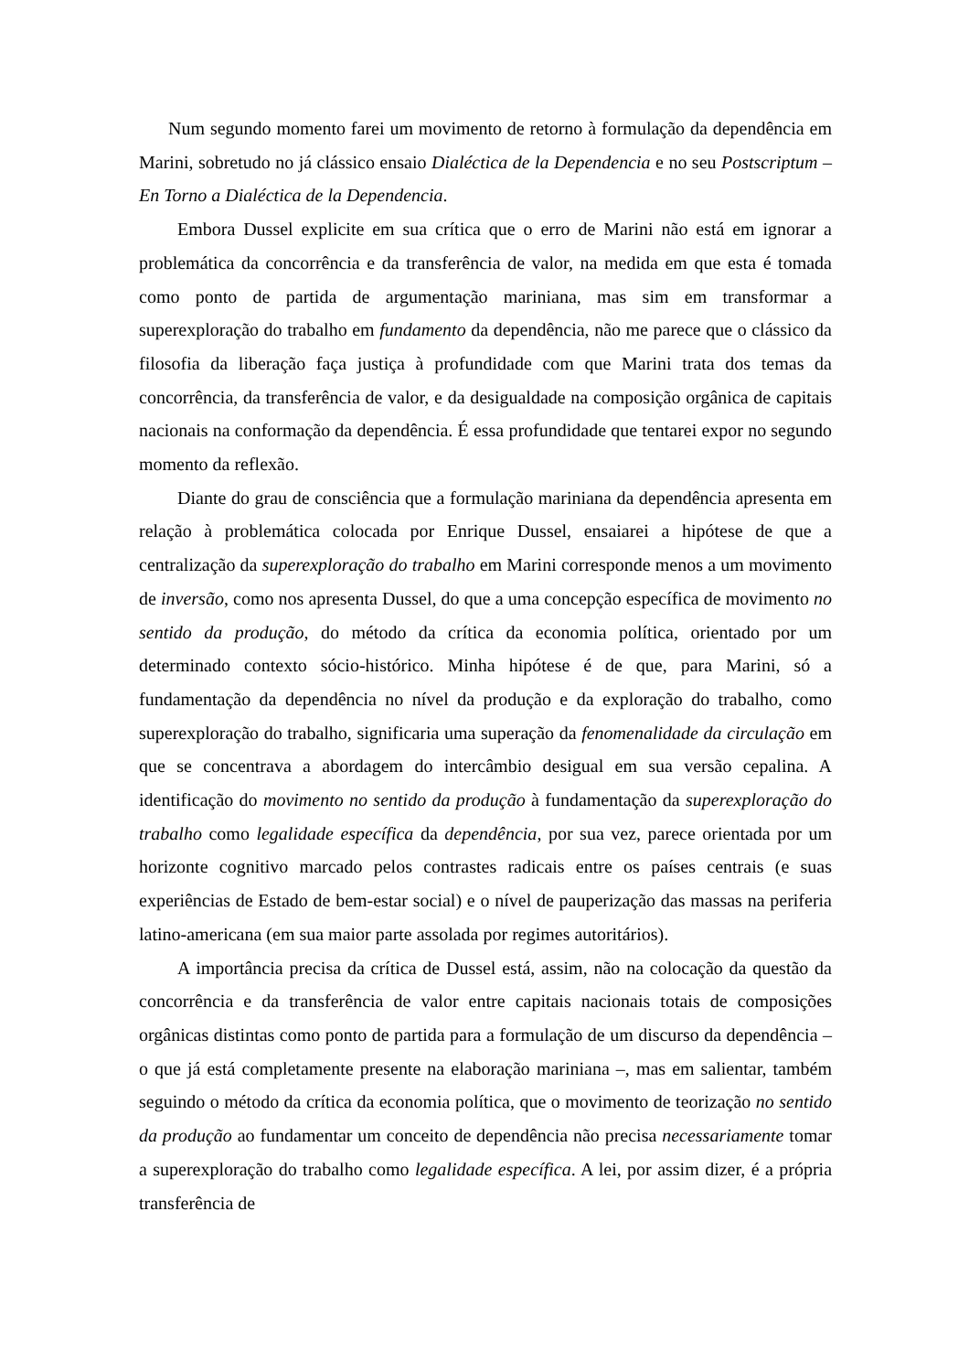Num segundo momento farei um movimento de retorno à formulação da dependência em Marini, sobretudo no já clássico ensaio Dialéctica de la Dependencia e no seu Postscriptum – En Torno a Dialéctica de la Dependencia.
Embora Dussel explicite em sua crítica que o erro de Marini não está em ignorar a problemática da concorrência e da transferência de valor, na medida em que esta é tomada como ponto de partida de argumentação mariniana, mas sim em transformar a superexploração do trabalho em fundamento da dependência, não me parece que o clássico da filosofia da liberação faça justiça à profundidade com que Marini trata dos temas da concorrência, da transferência de valor, e da desigualdade na composição orgânica de capitais nacionais na conformação da dependência. É essa profundidade que tentarei expor no segundo momento da reflexão.
Diante do grau de consciência que a formulação mariniana da dependência apresenta em relação à problemática colocada por Enrique Dussel, ensaiarei a hipótese de que a centralização da superexploração do trabalho em Marini corresponde menos a um movimento de inversão, como nos apresenta Dussel, do que a uma concepção específica de movimento no sentido da produção, do método da crítica da economia política, orientado por um determinado contexto sócio-histórico. Minha hipótese é de que, para Marini, só a fundamentação da dependência no nível da produção e da exploração do trabalho, como superexploração do trabalho, significaria uma superação da fenomenalidade da circulação em que se concentrava a abordagem do intercâmbio desigual em sua versão cepalina. A identificação do movimento no sentido da produção à fundamentação da superexploração do trabalho como legalidade específica da dependência, por sua vez, parece orientada por um horizonte cognitivo marcado pelos contrastes radicais entre os países centrais (e suas experiências de Estado de bem-estar social) e o nível de pauperização das massas na periferia latino-americana (em sua maior parte assolada por regimes autoritários).
A importância precisa da crítica de Dussel está, assim, não na colocação da questão da concorrência e da transferência de valor entre capitais nacionais totais de composições orgânicas distintas como ponto de partida para a formulação de um discurso da dependência – o que já está completamente presente na elaboração mariniana –, mas em salientar, também seguindo o método da crítica da economia política, que o movimento de teorização no sentido da produção ao fundamentar um conceito de dependência não precisa necessariamente tomar a superexploração do trabalho como legalidade específica. A lei, por assim dizer, é a própria transferência de